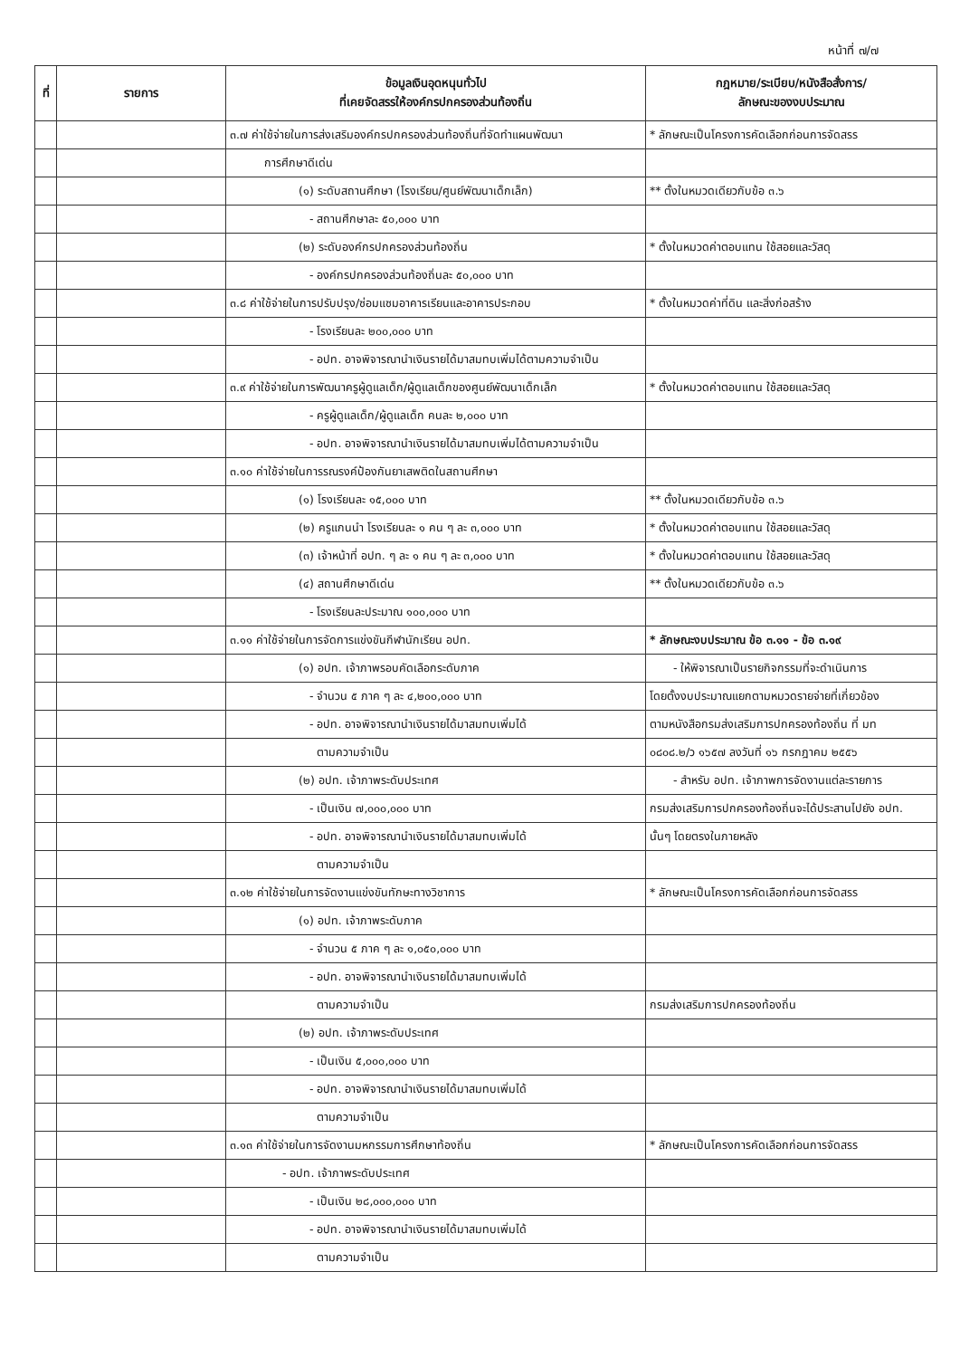หน้าที่ ๗/๗
| ที่ | รายการ | ข้อมูลเงินอุดหนุนทั่วไป ที่เคยจัดสรรให้องค์กรปกครองส่วนท้องถิ่น | กฎหมาย/ระเบียบ/หนังสือสั่งการ/ ลักษณะของงบประมาณ |
| --- | --- | --- | --- |
| | | ๓.๗ ค่าใช้จ่ายในการส่งเสริมองค์กรปกครองส่วนท้องถิ่นที่จัดทำแผนพัฒนา | * ลักษณะเป็นโครงการคัดเลือกก่อนการจัดสรร |
| | | การศึกษาดีเด่น | |
| | | (๑) ระดับสถานศึกษา (โรงเรียน/ศูนย์พัฒนาเด็กเล็ก) | ** ตั้งในหมวดเดียวกับข้อ ๓.๖ |
| | | - สถานศึกษาละ ๕๐,๐๐๐ บาท | |
| | | (๒) ระดับองค์กรปกครองส่วนท้องถิ่น | * ตั้งในหมวดค่าตอบแทน ใช้สอยและวัสดุ |
| | | - องค์กรปกครองส่วนท้องถิ่นละ ๕๐,๐๐๐ บาท | |
| | | ๓.๘ ค่าใช้จ่ายในการปรับปรุง/ซ่อมแซมอาคารเรียนและอาคารประกอบ | * ตั้งในหมวดค่าที่ดิน และสิ่งก่อสร้าง |
| | | - โรงเรียนละ ๒๐๐,๐๐๐ บาท | |
| | | - อปท. อาจพิจารณานำเงินรายได้มาสมทบเพิ่มได้ตามความจำเป็น | |
| | | ๓.๙ ค่าใช้จ่ายในการพัฒนาครูผู้ดูแลเด็ก/ผู้ดูแลเด็กของศูนย์พัฒนาเด็กเล็ก | * ตั้งในหมวดค่าตอบแทน ใช้สอยและวัสดุ |
| | | - ครูผู้ดูแลเด็ก/ผู้ดูแลเด็ก คนละ ๒,๐๐๐ บาท | |
| | | - อปท. อาจพิจารณานำเงินรายได้มาสมทบเพิ่มได้ตามความจำเป็น | |
| | | ๓.๑๐ ค่าใช้จ่ายในการรณรงค์ป้องกันยาเสพติดในสถานศึกษา | |
| | | (๑) โรงเรียนละ ๑๕,๐๐๐ บาท | ** ตั้งในหมวดเดียวกับข้อ ๓.๖ |
| | | (๒) ครูแกนนำ โรงเรียนละ ๑ คน ๆ ละ ๓,๐๐๐ บาท | * ตั้งในหมวดค่าตอบแทน ใช้สอยและวัสดุ |
| | | (๓) เจ้าหน้าที่ อปท. ๆ ละ ๑ คน ๆ ละ ๓,๐๐๐ บาท | * ตั้งในหมวดค่าตอบแทน ใช้สอยและวัสดุ |
| | | (๔) สถานศึกษาดีเด่น | ** ตั้งในหมวดเดียวกับข้อ ๓.๖ |
| | | - โรงเรียนละประมาณ ๑๐๐,๐๐๐ บาท | |
| | | ๓.๑๑ ค่าใช้จ่ายในการจัดการแข่งขันกีฬานักเรียน อปท. | * ลักษณะงบประมาณ ข้อ ๓.๑๑ - ข้อ ๓.๑๙ |
| | | (๑) อปท. เจ้าภาพรอบคัดเลือกระดับภาค | - ให้พิจารณาเป็นรายกิจกรรมที่จะดำเนินการ |
| | | - จำนวน ๕ ภาค ๆ ละ ๔,๒๐๐,๐๐๐ บาท | โดยตั้งงบประมาณแยกตามหมวดรายจ่ายที่เกี่ยวข้อง |
| | | - อปท. อาจพิจารณานำเงินรายได้มาสมทบเพิ่มได้ | ตามหนังสือกรมส่งเสริมการปกครองท้องถิ่น ที่ มท |
| | | ตามความจำเป็น | ๐๘๐๘.๒/ว ๑๖๕๗ ลงวันที่ ๑๖ กรกฎาคม ๒๕๕๖ |
| | | (๒) อปท. เจ้าภาพระดับประเทศ | - สำหรับ อปท. เจ้าภาพการจัดงานแต่ละรายการ |
| | | - เป็นเงิน ๗,๐๐๐,๐๐๐ บาท | กรมส่งเสริมการปกครองท้องถิ่นจะได้ประสานไปยัง อปท. |
| | | - อปท. อาจพิจารณานำเงินรายได้มาสมทบเพิ่มได้ | นั้นๆ โดยตรงในภายหลัง |
| | | ตามความจำเป็น | |
| | | ๓.๑๒ ค่าใช้จ่ายในการจัดงานแข่งขันทักษะทางวิชาการ | * ลักษณะเป็นโครงการคัดเลือกก่อนการจัดสรร |
| | | (๑) อปท. เจ้าภาพระดับภาค | |
| | | - จำนวน ๕ ภาค ๆ ละ ๑,๐๕๐,๐๐๐ บาท | |
| | | - อปท. อาจพิจารณานำเงินรายได้มาสมทบเพิ่มได้ | |
| | | ตามความจำเป็น | กรมส่งเสริมการปกครองท้องถิ่น |
| | | (๒) อปท. เจ้าภาพระดับประเทศ | |
| | | - เป็นเงิน ๕,๐๐๐,๐๐๐ บาท | |
| | | - อปท. อาจพิจารณานำเงินรายได้มาสมทบเพิ่มได้ | |
| | | ตามความจำเป็น | |
| | | ๓.๑๓ ค่าใช้จ่ายในการจัดงานมหกรรมการศึกษาท้องถิ่น | * ลักษณะเป็นโครงการคัดเลือกก่อนการจัดสรร |
| | | - อปท. เจ้าภาพระดับประเทศ | |
| | | - เป็นเงิน ๒๘,๐๐๐,๐๐๐ บาท | |
| | | - อปท. อาจพิจารณานำเงินรายได้มาสมทบเพิ่มได้ | |
| | | ตามความจำเป็น | |